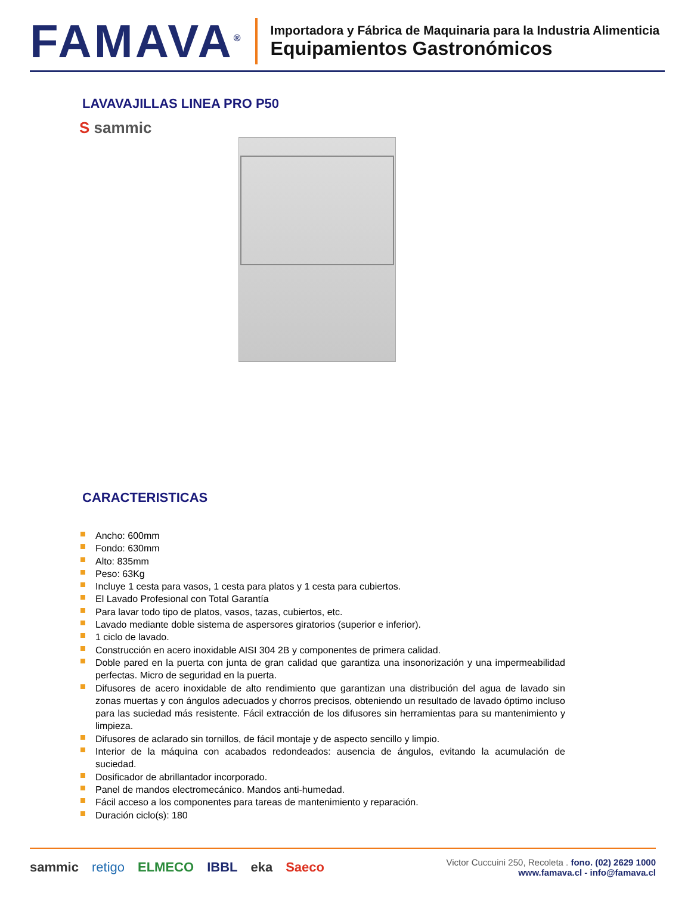FAMAVA<sup>®</sup>
Importadora y Fábrica de Maquinaria para la Industria Alimenticia
Equipamientos Gastronómicos
LAVAVAJILLAS LINEA PRO P50
S sammic
CARACTERISTICAS
Ancho: 600mm
Fondo: 630mm
Alto: 835mm
Peso: 63Kg
Incluye 1 cesta para vasos, 1 cesta para platos y 1 cesta para cubiertos.
El Lavado Profesional con Total Garantía
Para lavar todo tipo de platos, vasos, tazas, cubiertos, etc.
Lavado mediante doble sistema de aspersores giratorios (superior e inferior).
1 ciclo de lavado.
Construcción en acero inoxidable AISI 304 2B y componentes de primera calidad.
Doble pared en la puerta con junta de gran calidad que garantiza una insonorización y una impermeabilidad perfectas. Micro de seguridad en la puerta.
Difusores de acero inoxidable de alto rendimiento que garantizan una distribución del agua de lavado sin zonas muertas y con ángulos adecuados y chorros precisos, obteniendo un resultado de lavado óptimo incluso para las suciedad más resistente. Fácil extracción de los difusores sin herramientas para su mantenimiento y limpieza.
Difusores de aclarado sin tornillos, de fácil montaje y de aspecto sencillo y limpio.
Interior de la máquina con acabados redondeados: ausencia de ángulos, evitando la acumulación de suciedad.
Dosificador de abrillantador incorporado.
Panel de mandos electromecánico. Mandos anti-humedad.
Fácil acceso a los componentes para tareas de mantenimiento y reparación.
Duración ciclo(s): 180
sammic retigo ELMECO IBBL eka Saeco
Victor Cuccuini 250, Recoleta . fono. (02) 2629 1000
www.famava.cl - info@famava.cl